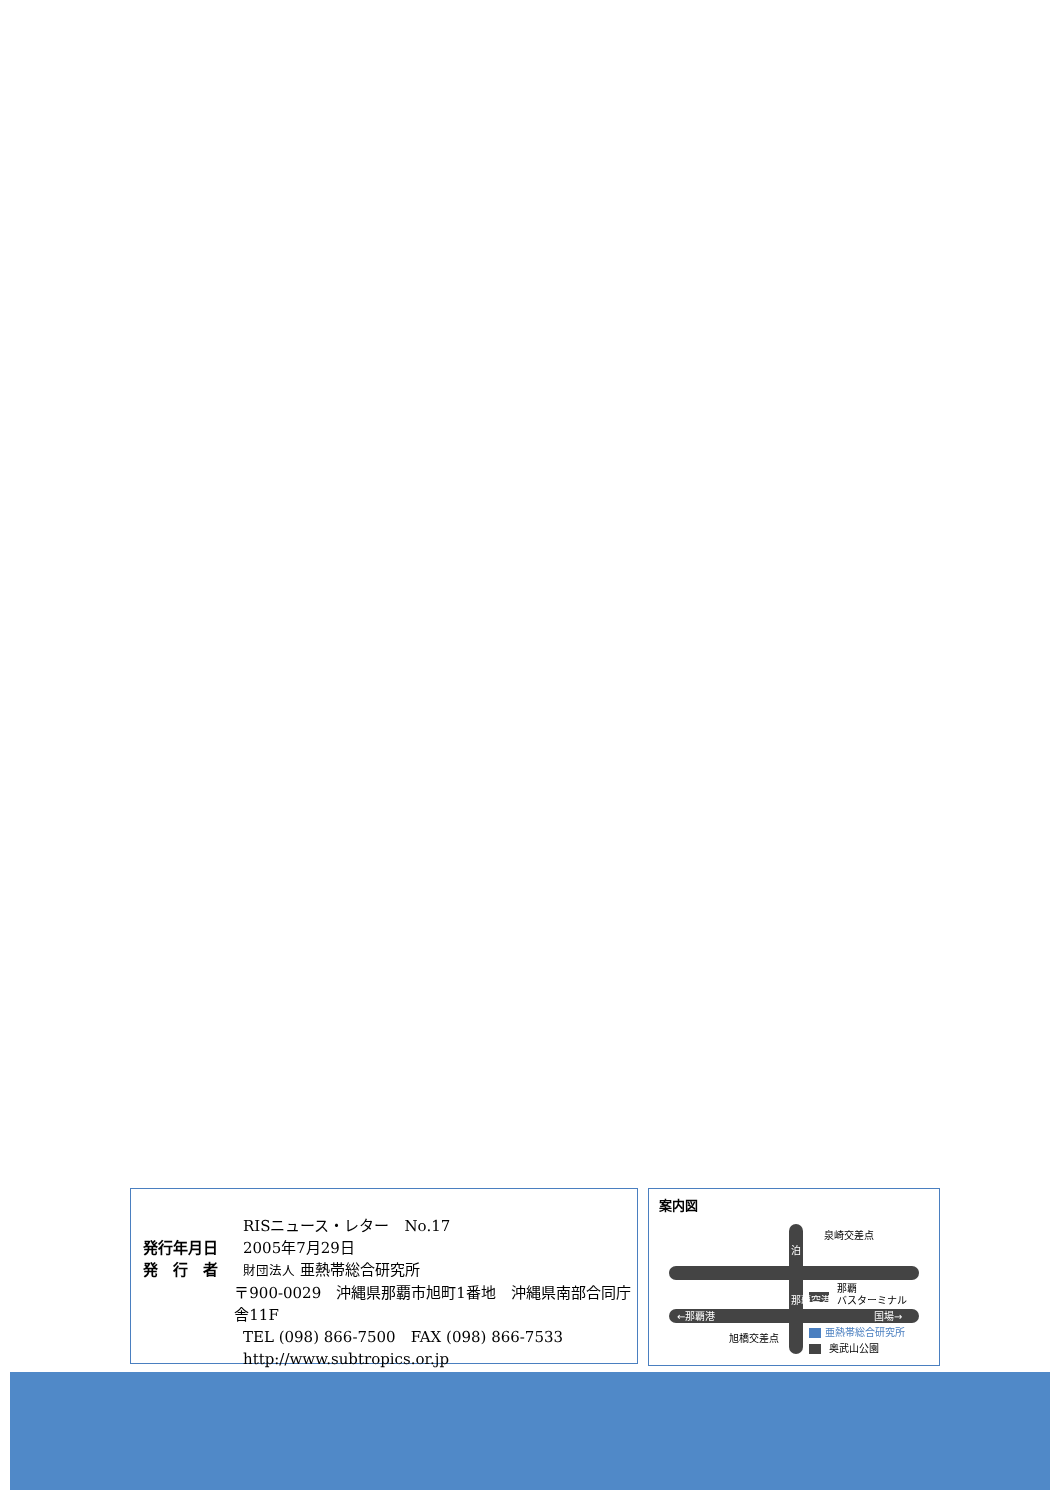RISニュース・レター　No.17
発行年月日 2005年7月29日
発　行　者 財団法人 亜熱帯総合研究所
〒900-0029　沖縄県那覇市旭町1番地　沖縄県南部合同庁舎11F
TEL (098) 866-7500　FAX (098) 866-7533
http://www.subtropics.or.jp
案内図
泉崎交差点
那覇
バスターミナル
←那覇港
国場→
旭橋交差点
亜熱帯総合研究所
奥武山公園
泊
那覇空港